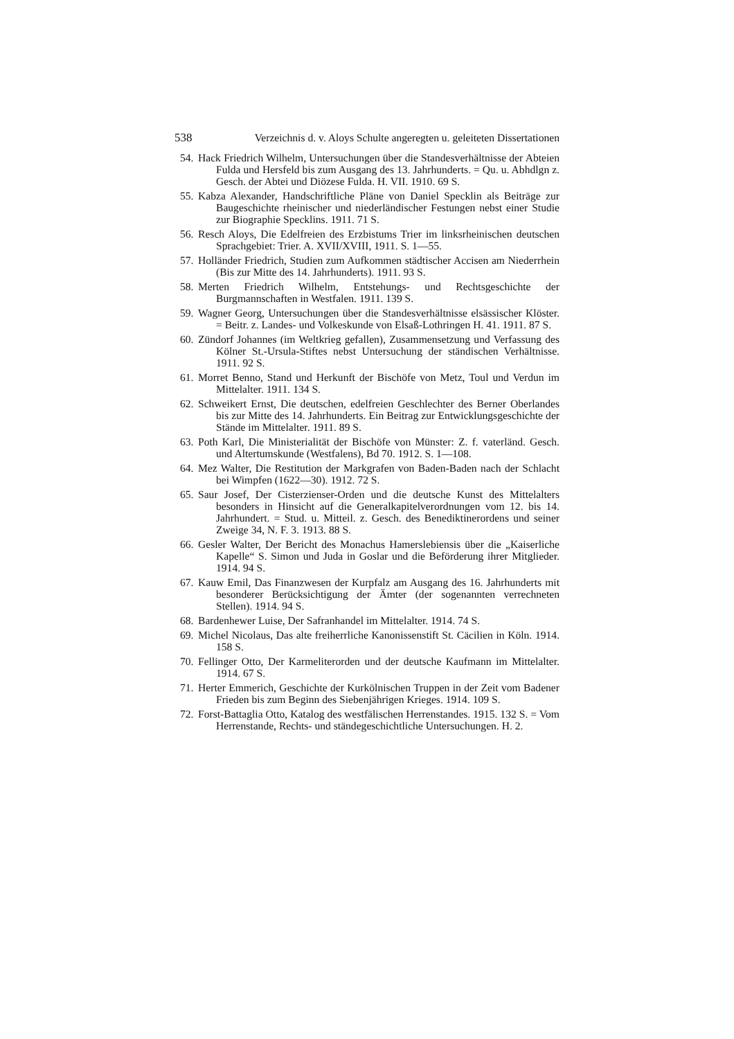538 Verzeichnis d. v. Aloys Schulte angeregten u. geleiteten Dissertationen
54. Hack Friedrich Wilhelm, Untersuchungen über die Standesverhältnisse der Abteien Fulda und Hersfeld bis zum Ausgang des 13. Jahrhunderts. = Qu. u. Abhdlgn z. Gesch. der Abtei und Diözese Fulda. H. VII. 1910. 69 S.
55. Kabza Alexander, Handschriftliche Pläne von Daniel Specklin als Beiträge zur Baugeschichte rheinischer und niederländischer Festungen nebst einer Studie zur Biographie Specklins. 1911. 71 S.
56. Resch Aloys, Die Edelfreien des Erzbistums Trier im linksrheinischen deutschen Sprachgebiet: Trier. A. XVII/XVIII, 1911. S. 1—55.
57. Holländer Friedrich, Studien zum Aufkommen städtischer Accisen am Niederrhein (Bis zur Mitte des 14. Jahrhunderts). 1911. 93 S.
58. Merten Friedrich Wilhelm, Entstehungs- und Rechtsgeschichte der Burgmannschaften in Westfalen. 1911. 139 S.
59. Wagner Georg, Untersuchungen über die Standesverhältnisse elsässischer Klöster. = Beitr. z. Landes- und Volkeskunde von Elsaß-Lothringen H. 41. 1911. 87 S.
60. Zündorf Johannes (im Weltkrieg gefallen), Zusammensetzung und Verfassung des Kölner St.-Ursula-Stiftes nebst Untersuchung der ständischen Verhältnisse. 1911. 92 S.
61. Morret Benno, Stand und Herkunft der Bischöfe von Metz, Toul und Verdun im Mittelalter. 1911. 134 S.
62. Schweikert Ernst, Die deutschen, edelfreien Geschlechter des Berner Oberlandes bis zur Mitte des 14. Jahrhunderts. Ein Beitrag zur Entwicklungsgeschichte der Stände im Mittelalter. 1911. 89 S.
63. Poth Karl, Die Ministerialität der Bischöfe von Münster: Z. f. vaterländ. Gesch. und Altertumskunde (Westfalens), Bd 70. 1912. S. 1—108.
64. Mez Walter, Die Restitution der Markgrafen von Baden-Baden nach der Schlacht bei Wimpfen (1622—30). 1912. 72 S.
65. Saur Josef, Der Cisterzienser-Orden und die deutsche Kunst des Mittelalters besonders in Hinsicht auf die Generalkapitelverordnungen vom 12. bis 14. Jahrhundert. = Stud. u. Mitteil. z. Gesch. des Benediktinerordens und seiner Zweige 34, N. F. 3. 1913. 88 S.
66. Gesler Walter, Der Bericht des Monachus Hamerslebiensis über die „Kaiserliche Kapelle“ S. Simon und Juda in Goslar und die Beförderung ihrer Mitglieder. 1914. 94 S.
67. Kauw Emil, Das Finanzwesen der Kurpfalz am Ausgang des 16. Jahrhunderts mit besonderer Berücksichtigung der Ämter (der sogenannten verrechneten Stellen). 1914. 94 S.
68. Bardenhewer Luise, Der Safranhandel im Mittelalter. 1914. 74 S.
69. Michel Nicolaus, Das alte freiherrliche Kanonissenstift St. Cäcilien in Köln. 1914. 158 S.
70. Fellinger Otto, Der Karmeliterorden und der deutsche Kaufmann im Mittelalter. 1914. 67 S.
71. Herter Emmerich, Geschichte der Kurkölnischen Truppen in der Zeit vom Badener Frieden bis zum Beginn des Siebenjährigen Krieges. 1914. 109 S.
72. Forst-Battaglia Otto, Katalog des westfälischen Herrenstandes. 1915. 132 S. = Vom Herrenstande, Rechts- und ständegeschichtliche Untersuchungen. H. 2.